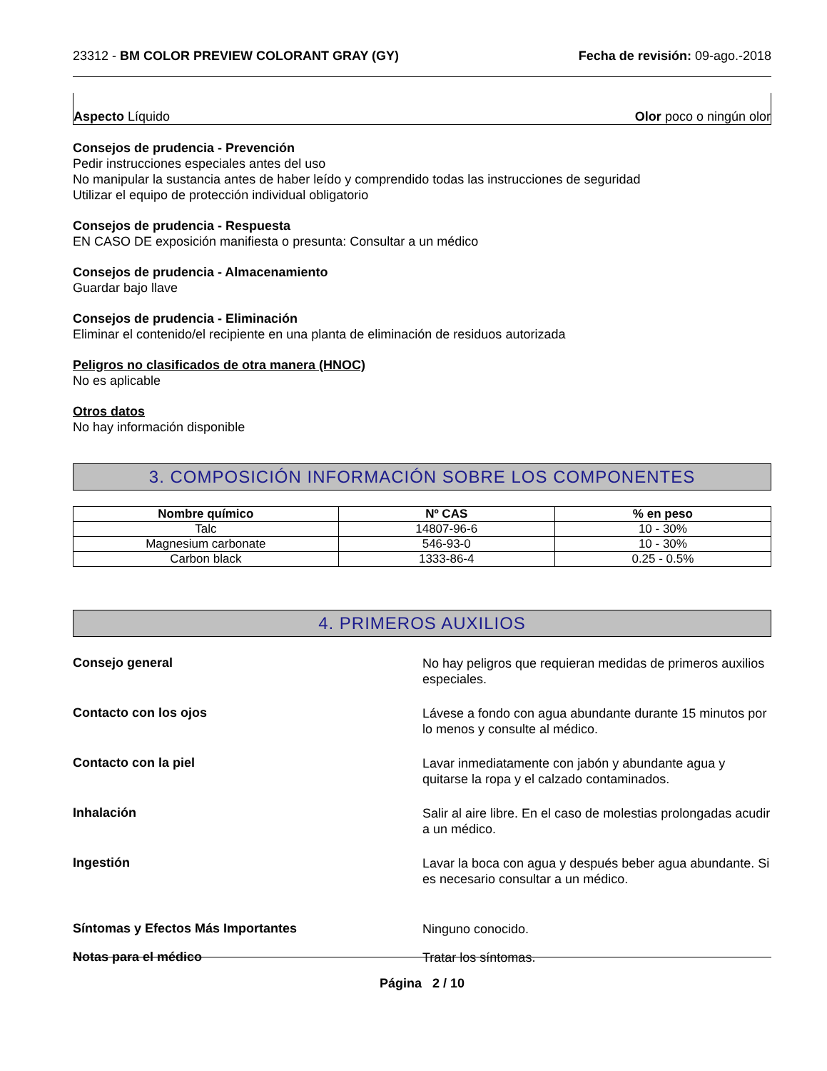23312 - BM COLOR PREVIEW COLORANT GRAY (GY) Fecha de revisión: 09-ago.-2018
Aspecto Líquido Olor poco o ningún olor
Consejos de prudencia - Prevención
Pedir instrucciones especiales antes del uso
No manipular la sustancia antes de haber leído y comprendido todas las instrucciones de seguridad
Utilizar el equipo de protección individual obligatorio
Consejos de prudencia - Respuesta
EN CASO DE exposición manifiesta o presunta: Consultar a un médico
Consejos de prudencia - Almacenamiento
Guardar bajo llave
Consejos de prudencia - Eliminación
Eliminar el contenido/el recipiente en una planta de eliminación de residuos autorizada
Peligros no clasificados de otra manera (HNOC)
No es aplicable
Otros datos
No hay información disponible
3. COMPOSICIÓN INFORMACIÓN SOBRE LOS COMPONENTES
| Nombre químico | Nº CAS | % en peso |
| --- | --- | --- |
| Talc | 14807-96-6 | 10 - 30% |
| Magnesium carbonate | 546-93-0 | 10 - 30% |
| Carbon black | 1333-86-4 | 0.25 - 0.5% |
4. PRIMEROS AUXILIOS
Consejo general
No hay peligros que requieran medidas de primeros auxilios especiales.
Contacto con los ojos
Lávese a fondo con agua abundante durante 15 minutos por lo menos y consulte al médico.
Contacto con la piel
Lavar inmediatamente con jabón y abundante agua y quitarse la ropa y el calzado contaminados.
Inhalación
Salir al aire libre. En el caso de molestias prolongadas acudir a un médico.
Ingestión
Lavar la boca con agua y después beber agua abundante. Si es necesario consultar a un médico.
Síntomas y Efectos Más Importantes
Ninguno conocido.
Notas para el médico
Tratar los síntomas.
Página 2 / 10